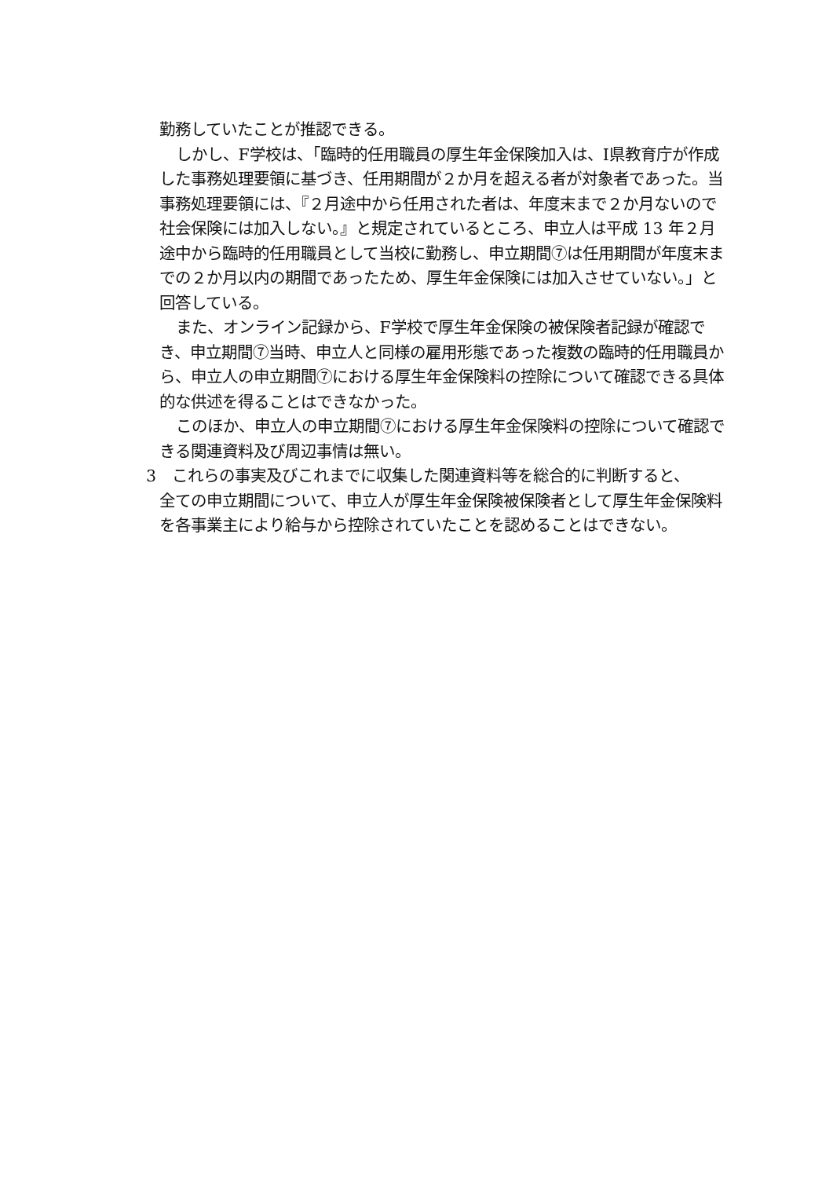勤務していたことが推認できる。
しかし、F学校は、「臨時的任用職員の厚生年金保険加入は、I県教育庁が作成した事務処理要領に基づき、任用期間が２か月を超える者が対象者であった。当事務処理要領には、『２月途中から任用された者は、年度末まで２か月ないので社会保険には加入しない。』と規定されているところ、申立人は平成 13 年２月途中から臨時的任用職員として当校に勤務し、申立期間⑦は任用期間が年度末までの２か月以内の期間であったため、厚生年金保険には加入させていない。」と回答している。
また、オンライン記録から、F学校で厚生年金保険の被保険者記録が確認でき、申立期間⑦当時、申立人と同様の雇用形態であった複数の臨時的任用職員から、申立人の申立期間⑦における厚生年金保険料の控除について確認できる具体的な供述を得ることはできなかった。
このほか、申立人の申立期間⑦における厚生年金保険料の控除について確認できる関連資料及び周辺事情は無い。
3　これらの事実及びこれまでに収集した関連資料等を総合的に判断すると、
全ての申立期間について、申立人が厚生年金保険被保険者として厚生年金保険料を各事業主により給与から控除されていたことを認めることはできない。